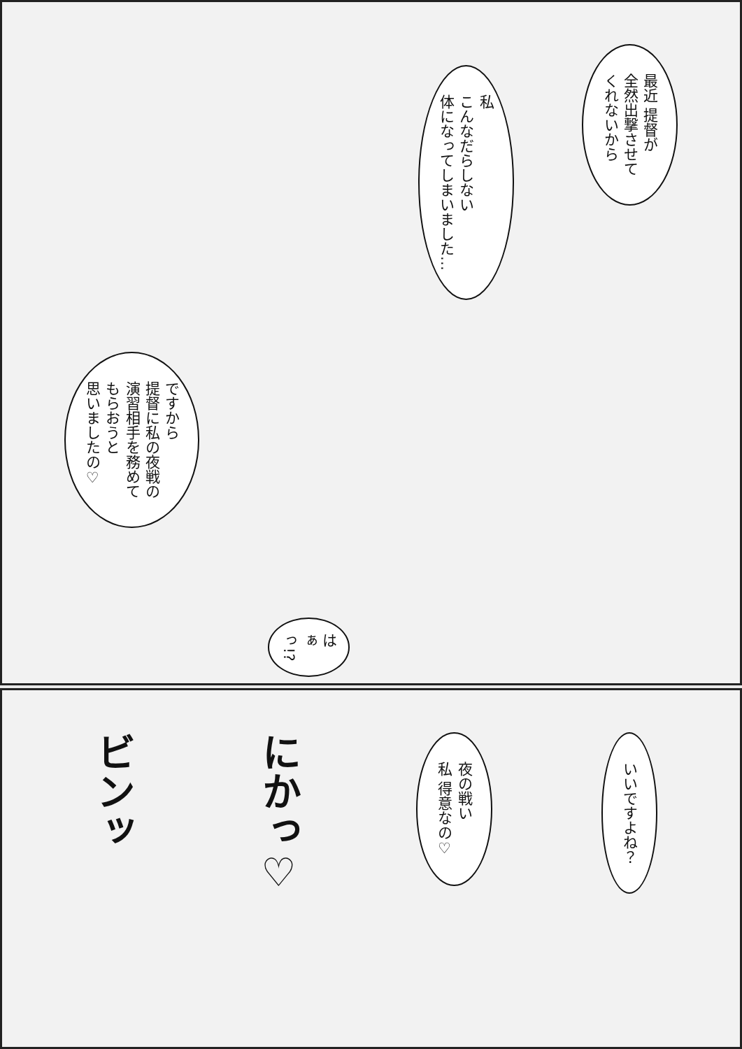最近 提督が
全然出撃させて
くれないから
私
こんなだらしない
体になってしまいました…
はぁっ!?
ですから
提督に私の夜戦の
演習相手を務めて
もらおうと
思いましたの♡
いいですよね？
夜の戦い
私 得意なの♡
にかっ♡
ビンッ